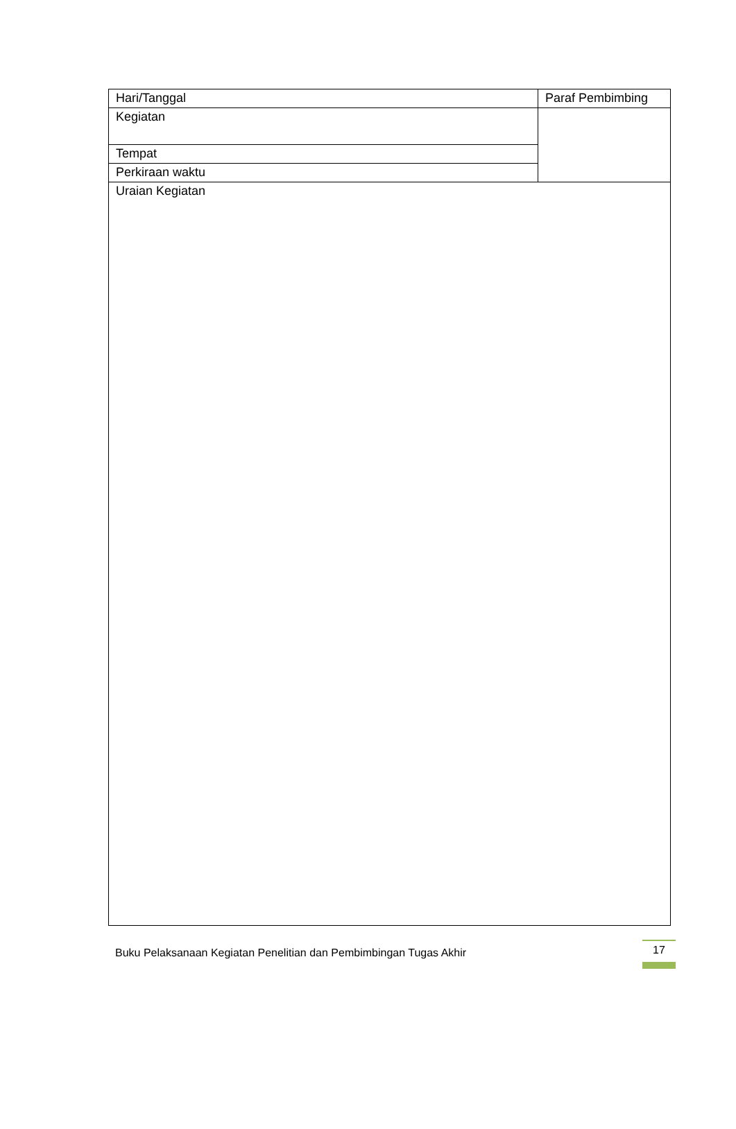| Hari/Tanggal | Paraf Pembimbing |
| Kegiatan | |
| Tempat | |
| Perkiraan waktu | |
| Uraian Kegiatan | |
Buku Pelaksanaan Kegiatan Penelitian dan Pembimbingan Tugas Akhir 17